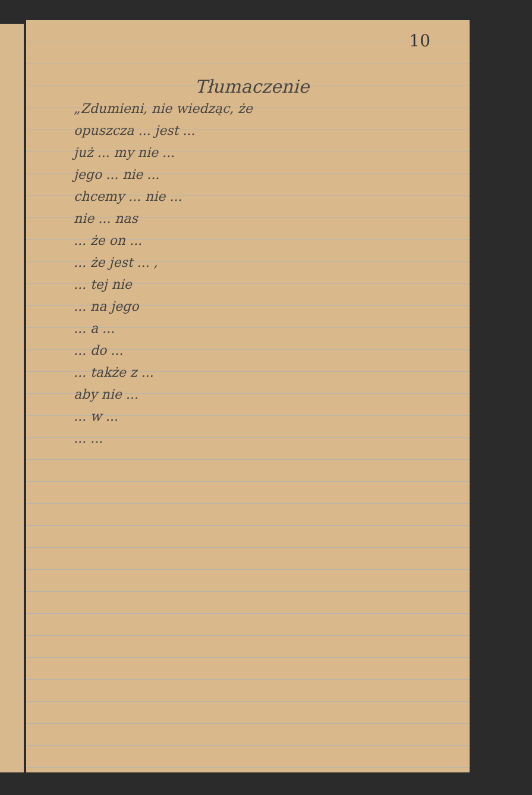10
Tłumaczenie
„Zdumieni, nie wiedząc, że
opuszcza ... jest ...
już ... my nie ...
jego ... nie ...
chcemy ... nie ...
nie ... nas
... że on ...
... że jest ... ,
... tej nie
... na jego
... a ...
... do ...
... także z ...
aby nie ...
... w ...
... ...